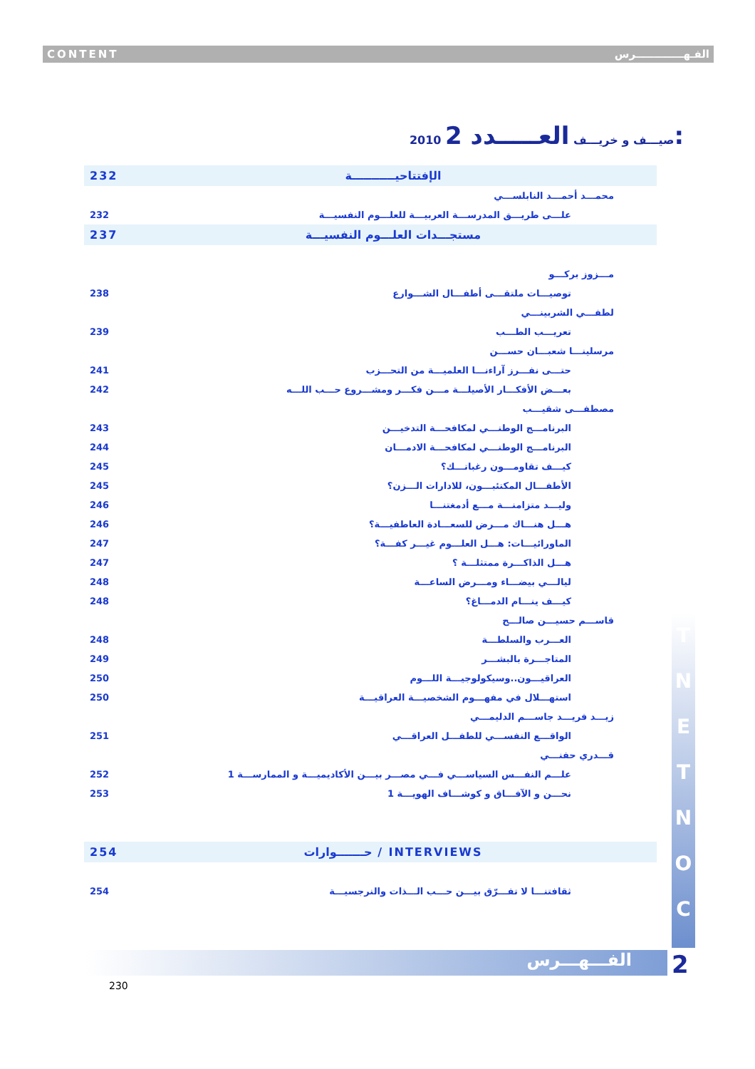CONTENT الفـهـــــــــــــرس
2010 صيـــف و خريـــف العـــــدد 2:
| 232 | الإفتتاحيـــــــــــة |
| | محمـــد أحمـــد النابلســـي |
| 232 | علـــى طريـــق المدرســـة العربيـــة للعلـــوم النفسيـــة |
| 237 | مستجـــدات العلـــوم النفسيـــة |
| | مـــزوز بركـــو |
| 238 | توصيـــات ملتقـــى أطفـــال الشـــوارع |
| | لطفـــي الشربينـــي |
| 239 | تعريـــب الطـــب |
| | مرسلينـــا شعبـــان حســـن |
| 241 | حتـــى نفـــرز آراءنـــا العلميـــة من التحـــزب |
| 242 | بعـــض الأفكـــار الأصيلـــة مـــن فكـــر ومشـــروع حـــب اللـــه |
| | مصطفـــى شقيـــب |
| 243 | البرنامـــج الوطنـــي لمكافحـــة التدخيـــن |
| 244 | البرنامـــج الوطنـــي لمكافحـــة الادمـــان |
| 245 | كيـــف تقاومـــون رغباتـــك؟ |
| 245 | الأطفـــال المكتئبـــون، للادارات الـــزن؟ |
| 246 | وليـــد متزامنـــة مـــع أدمغتنـــا |
| 246 | هـــل هنـــاك مـــرض للسعـــادة العاطفيـــة؟ |
| 247 | الماورائيـــات: هـــل العلـــوم غيـــر كفـــة؟ |
| 247 | هـــل الذاكـــرة ممتثلـــة ؟ |
| 248 | ليالـــي بيضـــاء ومـــرض الساعـــة |
| 248 | كيـــف ينـــام الدمـــاغ؟ |
| | قاســـم حسيـــن صالـــح |
| 248 | العـــرب والسلطـــة |
| 249 | المتاجـــرة بالبشـــر |
| 250 | العراقيـــون..وسيكولوجيـــة اللـــوم |
| 250 | استهـــلال في مفهـــوم الشخصيـــة العراقيـــة |
| | زيـــد فريـــد جاســـم الدليمـــي |
| 251 | الواقـــع النفســـي للطفـــل العراقـــي |
| | قـــدري حفنـــي |
| 252 | علـــم النفـــس السياســـي فـــي مصـــر بيـــن الأكاديميـــة و الممارســـة 1 |
| 253 | نحـــن و الآفـــاق و كوشـــاف الهويـــة 1 |
| 254 | INTERVIEWS / حـــــــوارات |
| 254 | ثقافتنـــا لا تفـــرّق بيـــن حـــب الـــذات والنرجسيـــة |
T
N
E
T
N
O
C
الفـــهـــرس 2
230